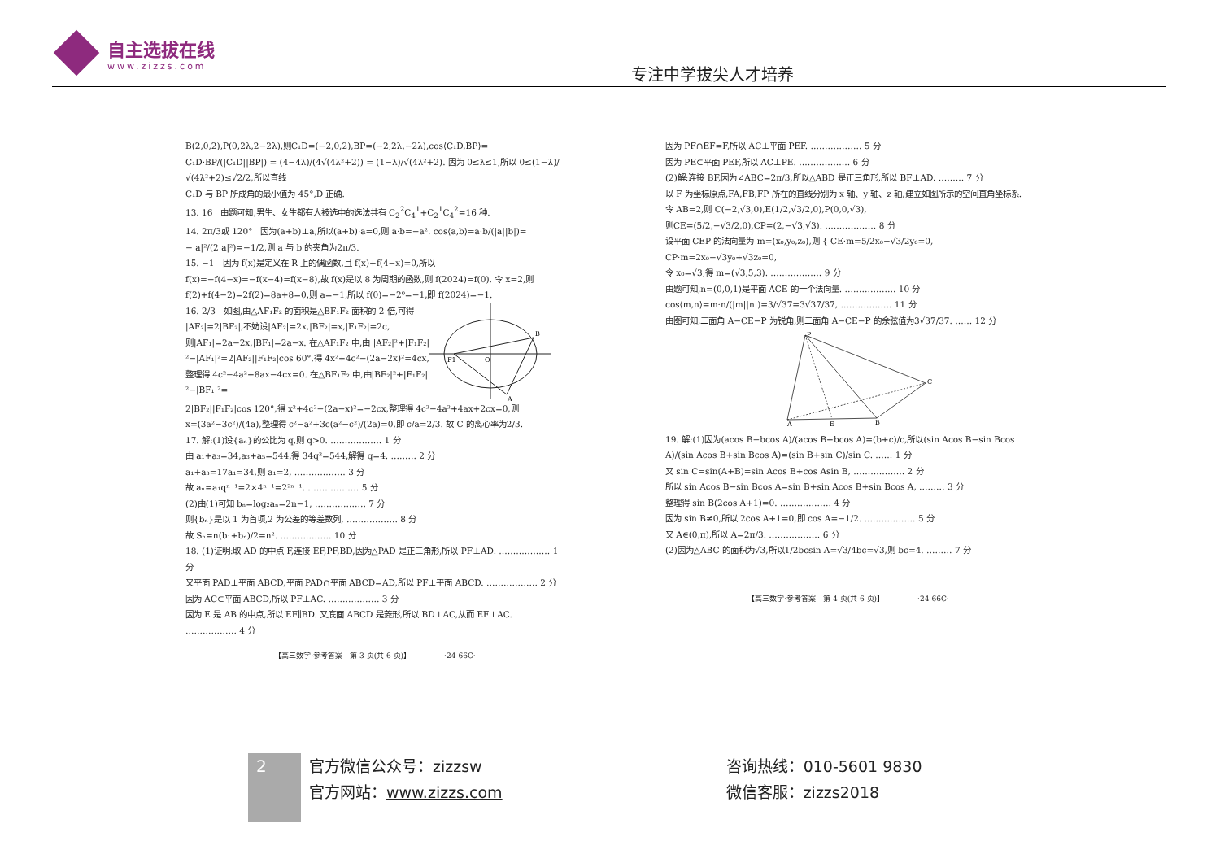自主选拔在线
www.zizzs.com
专注中学拔尖人才培养
B(2,0,2),P(0,2λ,2−2λ),则C₁D=(−2,0,2),BP=(−2,2λ,−2λ),cos⟨C₁D,BP⟩=
C₁D·BP/(|C₁D||BP|) = (4−4λ)/(4√(4λ²+2)) = (1−λ)/√(4λ²+2). 因为 0≤λ≤1,所以 0≤(1−λ)/√(4λ²+2)≤√2/2,所以直线
C₁D 与 BP 所成角的最小值为 45°,D 正确.
13. 16　由题可知,男生、女生都有人被选中的选法共有 C<sub>2</sub><sup>2</sup>C<sub>4</sub><sup>1</sup>+C<sub>2</sub><sup>1</sup>C<sub>4</sub><sup>2</sup>=16 种.
14. 2π/3或 120°　因为(a+b)⊥a,所以(a+b)·a=0,则 a·b=−a². cos⟨a,b⟩=a·b/(|a||b|)=
−|a|²/(2|a|²)=−1/2,则 a 与 b 的夹角为2π/3.
15. −1　因为 f(x)是定义在 R 上的偶函数,且 f(x)+f(4−x)=0,所以 f(x)=−f(4−x)=−f(x−4)=f(x−8),故 f(x)是以 8 为周期的函数,则 f(2024)=f(0). 令 x=2,则 f(2)+f(4−2)=2f(2)=8a+8=0,则 a=−1,所以 f(0)=−2⁰=−1,即 f(2024)=−1.
16. 2/3　如图,由△AF₁F₂ 的面积是△BF₁F₂ 面积的 2 倍,可得 |AF₂|=2|BF₂|,不妨设|AF₂|=2x,|BF₂|=x,|F₁F₂|=2c,则|AF₁|=2a−2x,|BF₁|=2a−x. 在△AF₁F₂ 中,由 |AF₂|²+|F₁F₂|²−|AF₁|²=2|AF₂||F₁F₂|cos 60°,得 4x²+4c²−(2a−2x)²=4cx,整理得 4c²−4a²+8ax−4cx=0. 在△BF₁F₂ 中,由|BF₂|²+|F₁F₂|²−|BF₁|²=
F1
O
B
A
2|BF₂||F₁F₂|cos 120°,得 x²+4c²−(2a−x)²=−2cx,整理得 4c²−4a²+4ax+2cx=0,则
x=(3a²−3c²)/(4a),整理得 c²−a²+3c(a²−c²)/(2a)=0,即 c/a=2/3. 故 C 的离心率为2/3.
17. 解:(1)设{aₙ}的公比为 q,则 q>0. ……………… 1 分
由 a₁+a₃=34,a₃+a₅=544,得 34q²=544,解得 q=4. ……… 2 分
a₁+a₃=17a₁=34,则 a₁=2, ……………… 3 分
故 aₙ=a₁qⁿ⁻¹=2×4ⁿ⁻¹=2²ⁿ⁻¹. ……………… 5 分
(2)由(1)可知 bₙ=log₂aₙ=2n−1, ……………… 7 分
则{bₙ}是以 1 为首项,2 为公差的等差数列, ……………… 8 分
故 Sₙ=n(b₁+bₙ)/2=n². ……………… 10 分
18. (1)证明:取 AD 的中点 F,连接 EF,PF,BD,因为△PAD 是正三角形,所以 PF⊥AD. ……………… 1 分
又平面 PAD⊥平面 ABCD,平面 PAD∩平面 ABCD=AD,所以 PF⊥平面 ABCD. ……………… 2 分
因为 AC⊂平面 ABCD,所以 PF⊥AC. ……………… 3 分
因为 E 是 AB 的中点,所以 EF∥BD. 又底面 ABCD 是菱形,所以 BD⊥AC,从而 EF⊥AC. ……………… 4 分
【高三数学·参考答案　第 3 页(共 6 页)】　　　　　·24-66C·
因为 PF∩EF=F,所以 AC⊥平面 PEF. ……………… 5 分
因为 PE⊂平面 PEF,所以 AC⊥PE. ……………… 6 分
(2)解:连接 BF,因为∠ABC=2π/3,所以△ABD 是正三角形,所以 BF⊥AD. ……… 7 分
以 F 为坐标原点,FA,FB,FP 所在的直线分别为 x 轴、y 轴、z 轴,建立如图所示的空间直角坐标系.
令 AB=2,则 C(−2,√3,0),E(1/2,√3/2,0),P(0,0,√3),
则CE=(5/2,−√3/2,0),CP=(2,−√3,√3). ……………… 8 分
设平面 CEP 的法向量为 m=(x₀,y₀,z₀),则 { CE·m=5/2x₀−√3/2y₀=0, CP·m=2x₀−√3y₀+√3z₀=0,
令 x₀=√3,得 m=(√3,5,3). ……………… 9 分
由题可知,n=(0,0,1)是平面 ACE 的一个法向量. ……………… 10 分
cos⟨m,n⟩=m·n/(|m||n|)=3/√37=3√37/37, ……………… 11 分
由图可知,二面角 A−CE−P 为锐角,则二面角 A−CE−P 的余弦值为3√37/37. …… 12 分
P
C
A
E
B
19. 解:(1)因为(acos B−bcos A)/(acos B+bcos A)=(b+c)/c,所以(sin Acos B−sin Bcos A)/(sin Acos B+sin Bcos A)=(sin B+sin C)/sin C. …… 1 分
又 sin C=sin(A+B)=sin Acos B+cos Asin B, ……………… 2 分
所以 sin Acos B−sin Bcos A=sin B+sin Acos B+sin Bcos A, ……… 3 分
整理得 sin B(2cos A+1)=0. ……………… 4 分
因为 sin B≠0,所以 2cos A+1=0,即 cos A=−1/2. ……………… 5 分
又 A∈(0,π),所以 A=2π/3. ……………… 6 分
(2)因为△ABC 的面积为√3,所以1/2bcsin A=√3/4bc=√3,则 bc=4. ……… 7 分
【高三数学·参考答案　第 4 页(共 6 页)】　　　　　·24-66C·
2
官方微信公众号：zizzsw
官方网站：www.zizzs.com
咨询热线：010-5601 9830
微信客服：zizzs2018